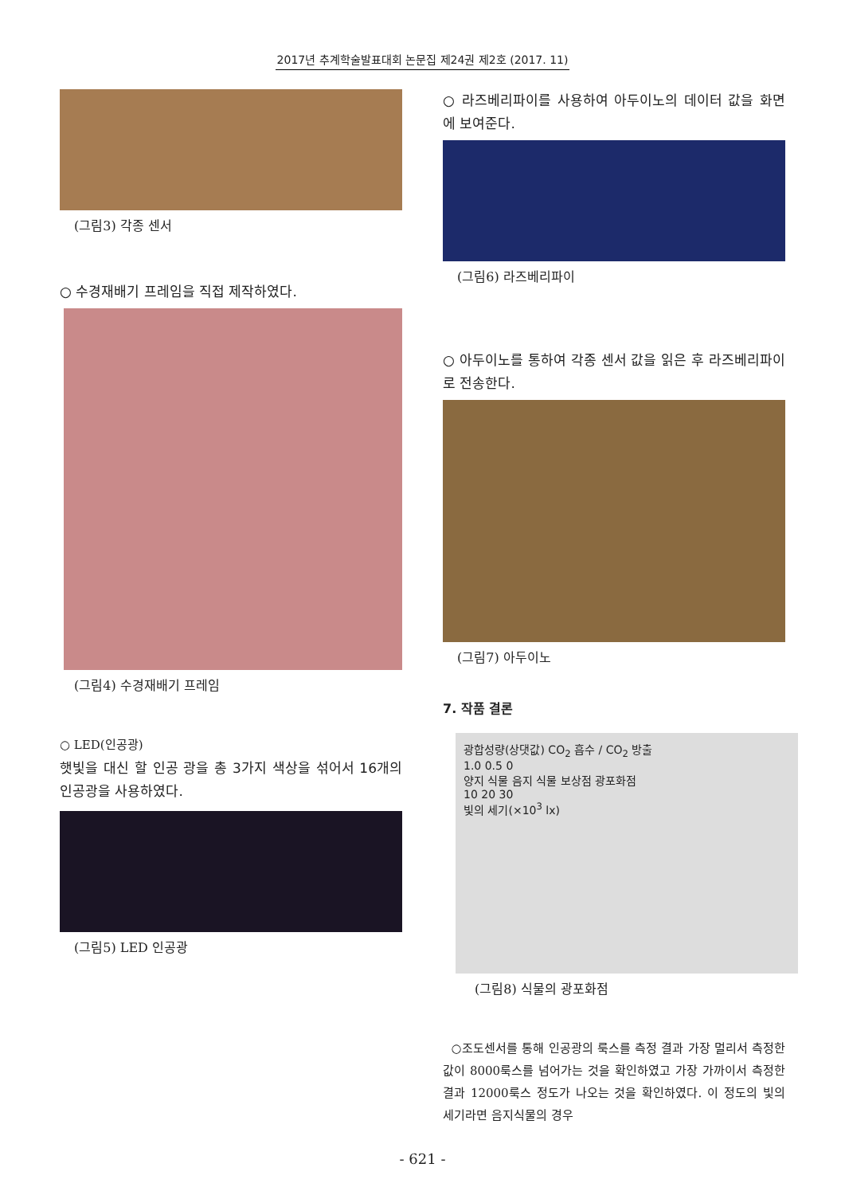2017년 추계학술발표대회 논문집 제24권 제2호 (2017. 11)
(그림3) 각종 센서
○ 수경재배기 프레임을 직접 제작하였다.
(그림4) 수경재배기 프레임
○ LED(인공광)
햇빛을 대신 할 인공 광을 총 3가지 색상을 섞어서 16개의 인공광을 사용하였다.
(그림5) LED 인공광
○ 라즈베리파이를 사용하여 아두이노의 데이터 값을 화면에 보여준다.
(그림6) 라즈베리파이
○ 아두이노를 통하여 각종 센서 값을 읽은 후 라즈베리파이로 전송한다.
(그림7) 아두이노
7. 작품 결론
광합성량(상댓값) CO<sub>2</sub> 흡수 / CO<sub>2</sub> 방출
1.0 0.5 0
양지 식물 음지 식물 보상점 광포화점
10 20 30
빛의 세기(×10<sup>3</sup> lx)
(그림8) 식물의 광포화점
○조도센서를 통해 인공광의 룩스를 측정 결과 가장 멀리서 측정한 값이 8000룩스를 넘어가는 것을 확인하였고 가장 가까이서 측정한 결과 12000룩스 정도가 나오는 것을 확인하였다. 이 정도의 빛의 세기라면 음지식물의 경우
- 621 -